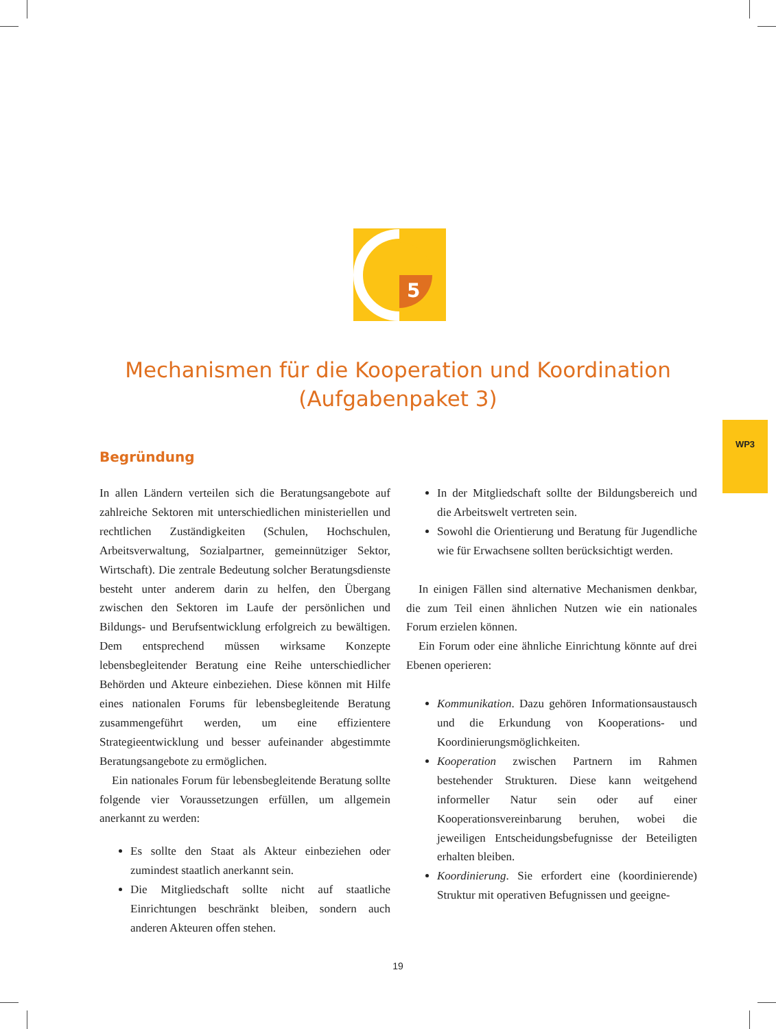WP3
5
Mechanismen für die Kooperation und Koordination
(Aufgabenpaket 3)
Begründung
In allen Ländern verteilen sich die Beratungsangebote auf zahlreiche Sektoren mit unterschiedlichen ministeriellen und rechtlichen Zuständigkeiten (Schulen, Hochschulen, Arbeitsverwaltung, Sozialpartner, gemeinnütziger Sektor, Wirtschaft). Die zentrale Bedeutung solcher Beratungsdienste besteht unter anderem darin zu helfen, den Übergang zwischen den Sektoren im Laufe der persönlichen und Bildungs- und Berufsentwicklung erfolgreich zu bewältigen. Dem entsprechend müssen wirksame Konzepte lebensbegleitender Beratung eine Reihe unterschiedlicher Behörden und Akteure einbeziehen. Diese können mit Hilfe eines nationalen Forums für lebensbegleitende Beratung zusammengeführt werden, um eine effizientere Strategieentwicklung und besser aufeinander abgestimmte Beratungsangebote zu ermöglichen.
Ein nationales Forum für lebensbegleitende Beratung sollte folgende vier Voraussetzungen erfüllen, um allgemein anerkannt zu werden:
Es sollte den Staat als Akteur einbeziehen oder zumindest staatlich anerkannt sein.
Die Mitgliedschaft sollte nicht auf staatliche Einrichtungen beschränkt bleiben, sondern auch anderen Akteuren offen stehen.
In der Mitgliedschaft sollte der Bildungsbereich und die Arbeitswelt vertreten sein.
Sowohl die Orientierung und Beratung für Jugendliche wie für Erwachsene sollten berücksichtigt werden.
In einigen Fällen sind alternative Mechanismen denkbar, die zum Teil einen ähnlichen Nutzen wie ein nationales Forum erzielen können.
Ein Forum oder eine ähnliche Einrichtung könnte auf drei Ebenen operieren:
Kommunikation. Dazu gehören Informationsaustausch und die Erkundung von Kooperations- und Koordinierungsmöglichkeiten.
Kooperation zwischen Partnern im Rahmen bestehender Strukturen. Diese kann weitgehend informeller Natur sein oder auf einer Kooperationsvereinbarung beruhen, wobei die jeweiligen Entscheidungsbefugnisse der Beteiligten erhalten bleiben.
Koordinierung. Sie erfordert eine (koordinierende) Struktur mit operativen Befugnissen und geeigne-
19